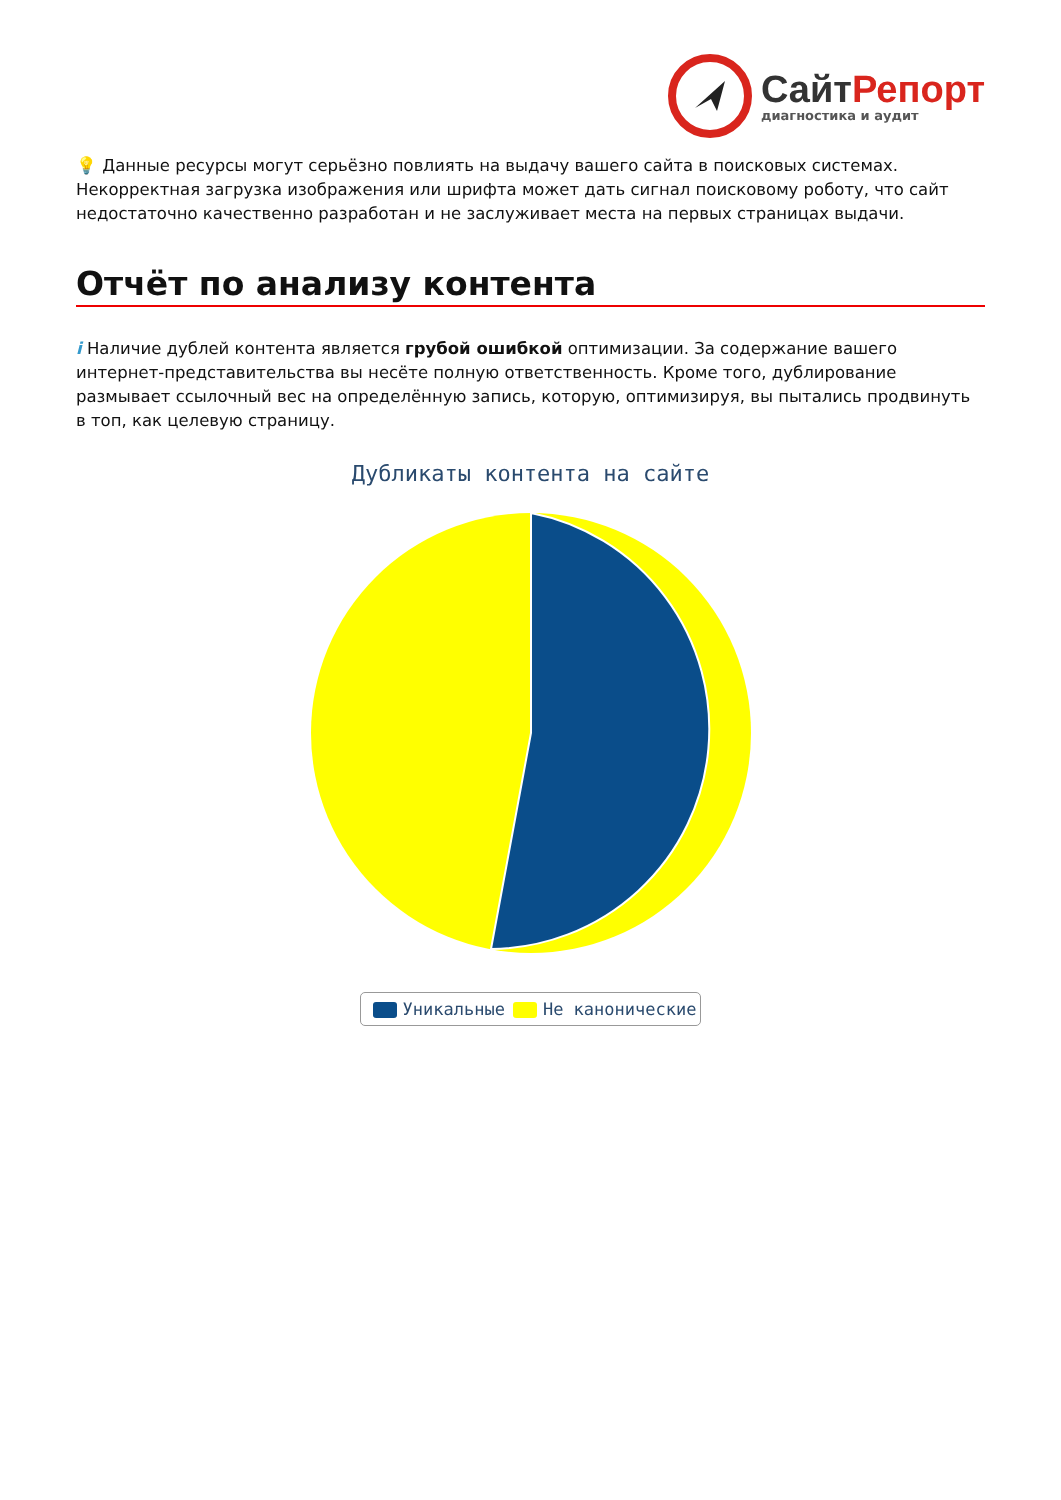Сайт Репорт
диагностика и аудит
💡 Данные ресурсы могут серьёзно повлиять на выдачу вашего сайта в поисковых системах. Некорректная загрузка изображения или шрифта может дать сигнал поисковому роботу, что сайт недостаточно качественно разработан и не заслуживает места на первых страницах выдачи.
Отчёт по анализу контента
i Наличие дублей контента является грубой ошибкой оптимизации. За содержание вашего интернет-представительства вы несёте полную ответственность. Кроме того, дублирование размывает ссылочный вес на определённую запись, которую, оптимизируя, вы пытались продвинуть в топ, как целевую страницу.
Дубликаты контента на сайте
Уникальные Не канонические